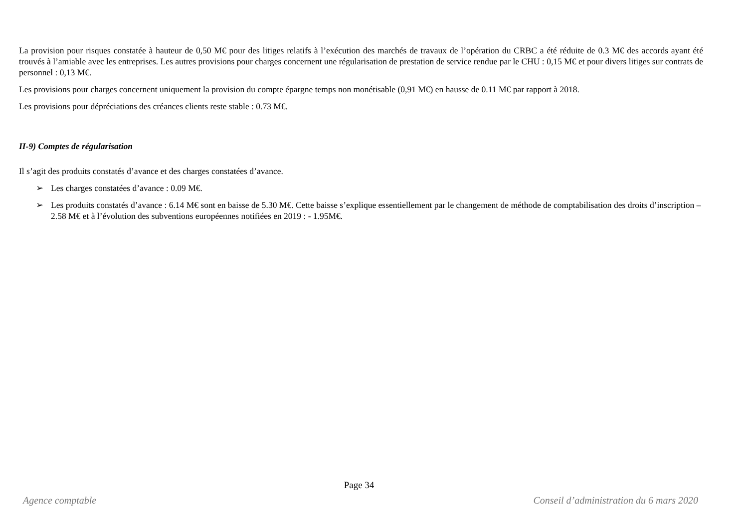La provision pour risques constatée à hauteur de 0,50 M€ pour des litiges relatifs à l’exécution des marchés de travaux de l’opération du CRBC a été réduite de 0.3 M€ des accords ayant été trouvés à l’amiable avec les entreprises. Les autres provisions pour charges concernent une régularisation de prestation de service rendue par le CHU : 0,15 M€ et pour divers litiges sur contrats de personnel : 0,13 M€.
Les provisions pour charges concernent uniquement la provision du compte épargne temps non monétisable (0,91 M€) en hausse de 0.11 M€ par rapport à 2018.
Les provisions pour dépréciations des créances clients reste stable : 0.73 M€.
II-9) Comptes de régularisation
Il s’agit des produits constatés d’avance et des charges constatées d’avance.
➢ Les charges constatées d’avance : 0.09 M€.
➢ Les produits constatés d’avance : 6.14 M€ sont en baisse de 5.30 M€. Cette baisse s’explique essentiellement par le changement de méthode de comptabilisation des droits d’inscription – 2.58 M€ et à l’évolution des subventions européennes notifiées en 2019 : - 1.95M€.
Page 34
Agence comptable Conseil d’administration du 6 mars 2020